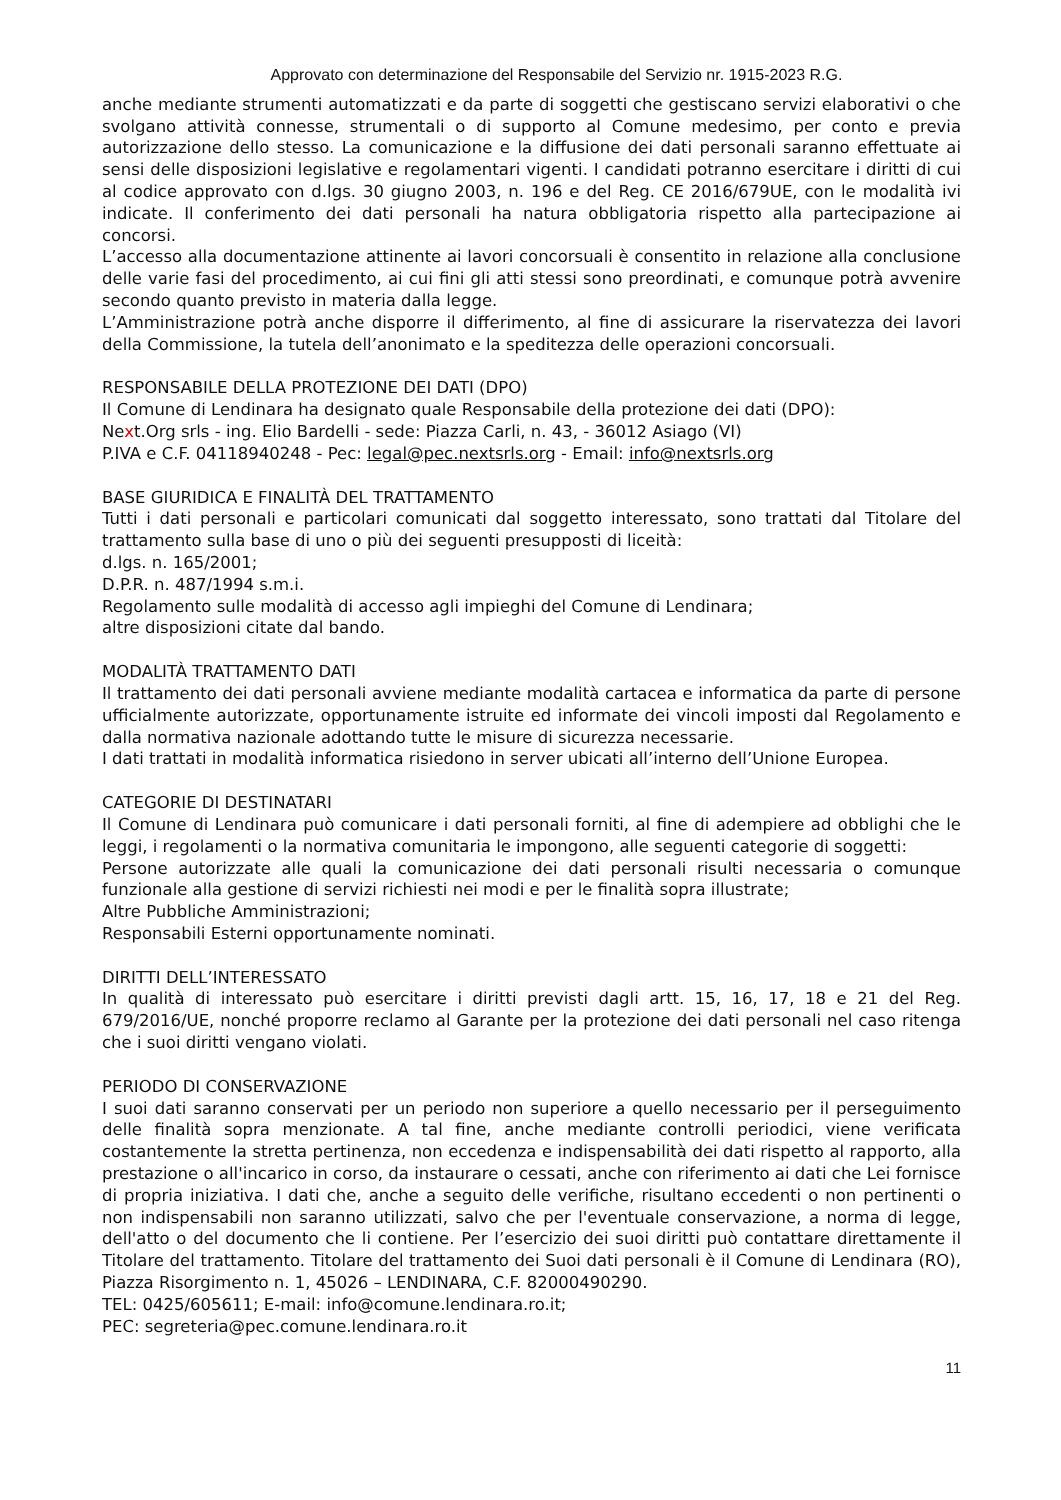Approvato con determinazione del Responsabile del Servizio nr. 1915-2023 R.G.
anche mediante strumenti automatizzati e da parte di soggetti che gestiscano servizi elaborativi o che svolgano attività connesse, strumentali o di supporto al Comune medesimo, per conto e previa autorizzazione dello stesso. La comunicazione e la diffusione dei dati personali saranno effettuate ai sensi delle disposizioni legislative e regolamentari vigenti. I candidati potranno esercitare i diritti di cui al codice approvato con d.lgs. 30 giugno 2003, n. 196 e del Reg. CE 2016/679UE, con le modalità ivi indicate. Il conferimento dei dati personali ha natura obbligatoria rispetto alla partecipazione ai concorsi.
L’accesso alla documentazione attinente ai lavori concorsuali è consentito in relazione alla conclusione delle varie fasi del procedimento, ai cui fini gli atti stessi sono preordinati, e comunque potrà avvenire secondo quanto previsto in materia dalla legge.
L’Amministrazione potrà anche disporre il differimento, al fine di assicurare la riservatezza dei lavori della Commissione, la tutela dell’anonimato e la speditezza delle operazioni concorsuali.
RESPONSABILE DELLA PROTEZIONE DEI DATI (DPO)
Il Comune di Lendinara ha designato quale Responsabile della protezione dei dati (DPO):
Next.Org srls - ing. Elio Bardelli - sede: Piazza Carli, n. 43, - 36012 Asiago (VI)
P.IVA e C.F. 04118940248 - Pec: legal@pec.nextsrls.org - Email: info@nextsrls.org
BASE GIURIDICA E FINALITÀ DEL TRATTAMENTO
Tutti i dati personali e particolari comunicati dal soggetto interessato, sono trattati dal Titolare del trattamento sulla base di uno o più dei seguenti presupposti di liceità:
d.lgs. n. 165/2001;
D.P.R. n. 487/1994 s.m.i.
Regolamento sulle modalità di accesso agli impieghi del Comune di Lendinara;
altre disposizioni citate dal bando.
MODALITÀ TRATTAMENTO DATI
Il trattamento dei dati personali avviene mediante modalità cartacea e informatica da parte di persone ufficialmente autorizzate, opportunamente istruite ed informate dei vincoli imposti dal Regolamento e dalla normativa nazionale adottando tutte le misure di sicurezza necessarie.
I dati trattati in modalità informatica risiedono in server ubicati all’interno dell’Unione Europea.
CATEGORIE DI DESTINATARI
Il Comune di Lendinara può comunicare i dati personali forniti, al fine di adempiere ad obblighi che le leggi, i regolamenti o la normativa comunitaria le impongono, alle seguenti categorie di soggetti:
Persone autorizzate alle quali la comunicazione dei dati personali risulti necessaria o comunque funzionale alla gestione di servizi richiesti nei modi e per le finalità sopra illustrate;
Altre Pubbliche Amministrazioni;
Responsabili Esterni opportunamente nominati.
DIRITTI DELL’INTERESSATO
In qualità di interessato può esercitare i diritti previsti dagli artt. 15, 16, 17, 18 e 21 del Reg. 679/2016/UE, nonché proporre reclamo al Garante per la protezione dei dati personali nel caso ritenga che i suoi diritti vengano violati.
PERIODO DI CONSERVAZIONE
I suoi dati saranno conservati per un periodo non superiore a quello necessario per il perseguimento delle finalità sopra menzionate. A tal fine, anche mediante controlli periodici, viene verificata costantemente la stretta pertinenza, non eccedenza e indispensabilità dei dati rispetto al rapporto, alla prestazione o all'incarico in corso, da instaurare o cessati, anche con riferimento ai dati che Lei fornisce di propria iniziativa. I dati che, anche a seguito delle verifiche, risultano eccedenti o non pertinenti o non indispensabili non saranno utilizzati, salvo che per l'eventuale conservazione, a norma di legge, dell'atto o del documento che li contiene. Per l’esercizio dei suoi diritti può contattare direttamente il Titolare del trattamento. Titolare del trattamento dei Suoi dati personali è il Comune di Lendinara (RO), Piazza Risorgimento n. 1, 45026 – LENDINARA, C.F. 82000490290.
TEL: 0425/605611; E-mail: info@comune.lendinara.ro.it;
PEC: segreteria@pec.comune.lendinara.ro.it
11